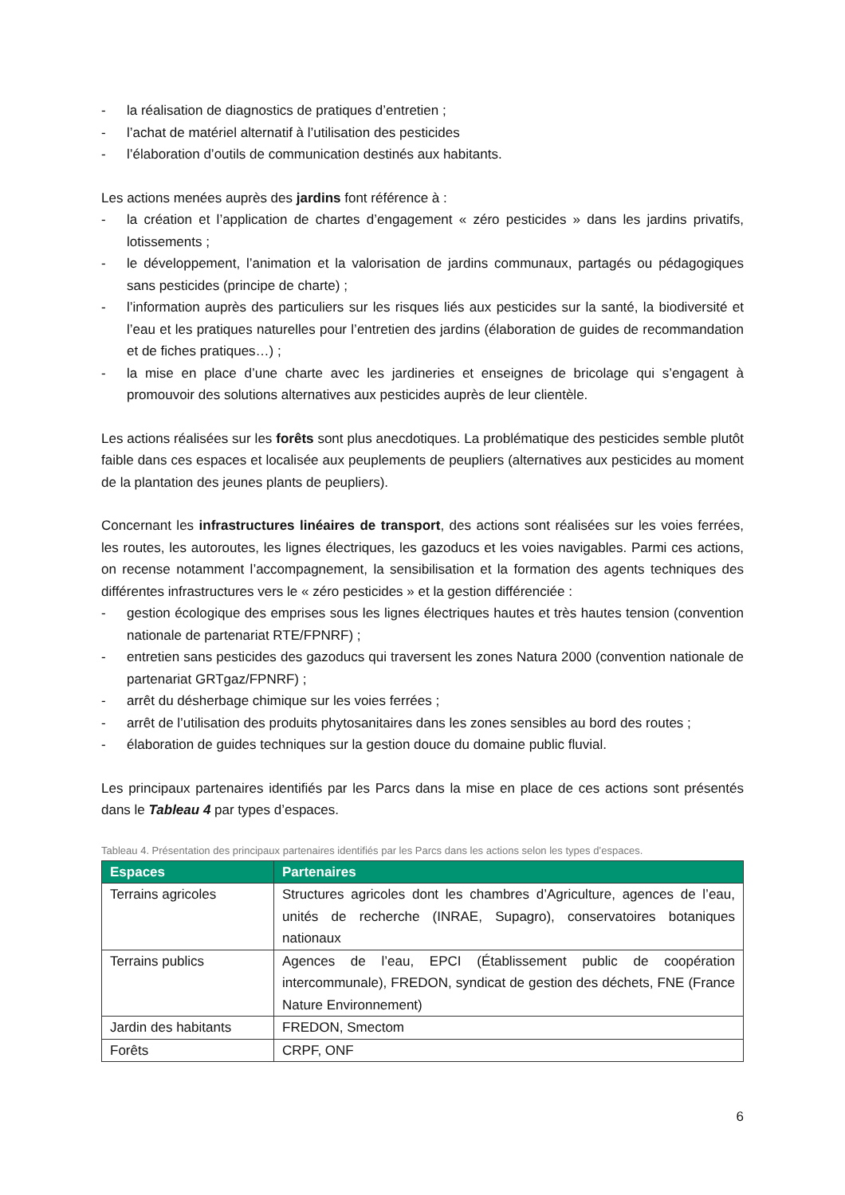- la réalisation de diagnostics de pratiques d’entretien ;
- l’achat de matériel alternatif à l’utilisation des pesticides
- l’élaboration d’outils de communication destinés aux habitants.
Les actions menées auprès des jardins font référence à :
- la création et l’application de chartes d’engagement « zéro pesticides » dans les jardins privatifs, lotissements ;
- le développement, l’animation et la valorisation de jardins communaux, partagés ou pédagogiques sans pesticides (principe de charte) ;
- l’information auprès des particuliers sur les risques liés aux pesticides sur la santé, la biodiversité et l’eau et les pratiques naturelles pour l’entretien des jardins (élaboration de guides de recommandation et de fiches pratiques…) ;
- la mise en place d’une charte avec les jardineries et enseignes de bricolage qui s’engagent à promouvoir des solutions alternatives aux pesticides auprès de leur clientèle.
Les actions réalisées sur les forêts sont plus anecdotiques. La problématique des pesticides semble plutôt faible dans ces espaces et localisée aux peuplements de peupliers (alternatives aux pesticides au moment de la plantation des jeunes plants de peupliers).
Concernant les infrastructures linéaires de transport, des actions sont réalisées sur les voies ferrées, les routes, les autoroutes, les lignes électriques, les gazoducs et les voies navigables. Parmi ces actions, on recense notamment l’accompagnement, la sensibilisation et la formation des agents techniques des différentes infrastructures vers le « zéro pesticides » et la gestion différenciée :
- gestion écologique des emprises sous les lignes électriques hautes et très hautes tension (convention nationale de partenariat RTE/FPNRF) ;
- entretien sans pesticides des gazoducs qui traversent les zones Natura 2000 (convention nationale de partenariat GRTgaz/FPNRF) ;
- arrêt du désherbage chimique sur les voies ferrées ;
- arrêt de l’utilisation des produits phytosanitaires dans les zones sensibles au bord des routes ;
- élaboration de guides techniques sur la gestion douce du domaine public fluvial.
Les principaux partenaires identifiés par les Parcs dans la mise en place de ces actions sont présentés dans le Tableau 4 par types d’espaces.
Tableau 4. Présentation des principaux partenaires identifiés par les Parcs dans les actions selon les types d’espaces.
| Espaces | Partenaires |
| --- | --- |
| Terrains agricoles | Structures agricoles dont les chambres d’Agriculture, agences de l’eau, unités de recherche (INRAE, Supagro), conservatoires botaniques nationaux |
| Terrains publics | Agences de l’eau, EPCI (Établissement public de coopération intercommunale), FREDON, syndicat de gestion des déchets, FNE (France Nature Environnement) |
| Jardin des habitants | FREDON, Smectom |
| Forêts | CRPF, ONF |
6